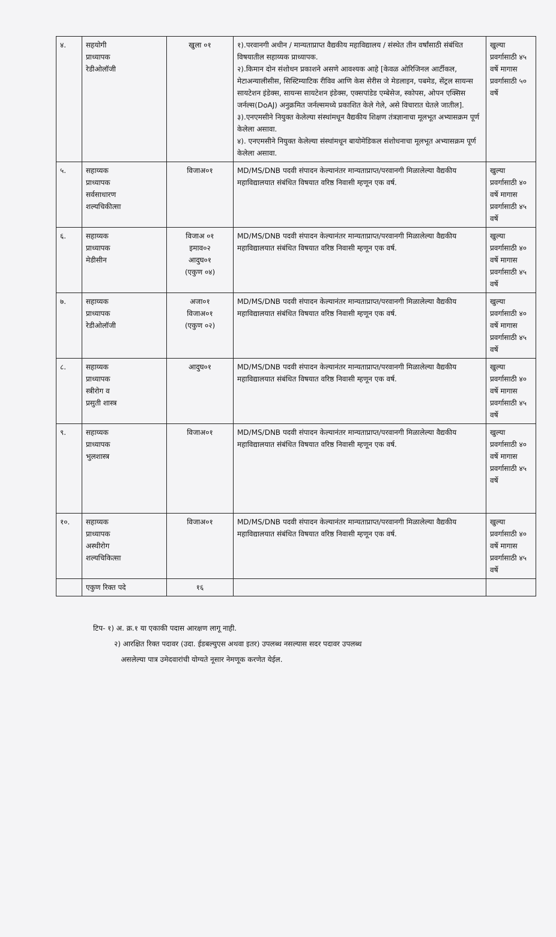| ४. | सहयोगी प्राध्यापक रेडीओलॉजी | खुला ०१ | १).परवानगी अधीन / मान्यताप्राप्त वैद्यकीय महाविद्यालय / संस्थेत तीन वर्षांसाठी संबंधित विषयातील सहाय्यक प्राध्यापक. २).किमान दोन संशोधन प्रकाशने असणे आवश्यक आहे [केवळ ओरिजिनल आर्टीकल, मेटाअन्यालीसीस, सिस्टिम्याटिक रीविव आणि केस सेरीस जे मेडलाइन, पबमेड, सेंट्रल सायन्स सायटेशन इंडेक्स, सायन्स सायटेशन इंडेक्स, एक्सपांडेड एम्बेसेज, स्कोपस, ओपन एक्सिस जर्नल्स(DoAJ) अनुक्रमित जर्नल्समध्ये प्रकाशित केले गेले, असे विचारात घेतले जातील]. ३).एनएमसीने नियुक्त केलेल्या संस्थांमधून वैद्यकीय शिक्षण तंत्रज्ञानाचा मूलभूत अभ्यासक्रम पूर्ण केलेला असावा. ४). एनएमसीने नियुक्त केलेल्या संस्थांमधून बायोमेडिकल संशोधनाचा मूलभूत अभ्यासक्रम पूर्ण केलेला असावा. | खुल्या प्रवर्गासाठी ४५ वर्षे मागास प्रवर्गासाठी ५० वर्षे |
| ५. | सहाय्यक प्राध्यापक सर्वसाधारण शल्यचिकीत्सा | विजाअ०१ | MD/MS/DNB पदवी संपादन केल्यानंतर मान्यताप्राप्त/परवानगी मिळालेल्या वैद्यकीय महाविद्यालयात संबंधित विषयात वरिष्ठ निवासी म्हणून एक वर्ष. | खुल्या प्रवर्गासाठी ४० वर्षे मागास प्रवर्गासाठी ४५ वर्षे |
| ६. | सहाय्यक प्राध्यापक मेडीसीन | विजाअ ०१ इमाव०२ आदुघ०१ (एकुण ०४) | MD/MS/DNB पदवी संपादन केल्यानंतर मान्यताप्राप्त/परवानगी मिळालेल्या वैद्यकीय महाविद्यालयात संबंधित विषयात वरिष्ठ निवासी म्हणून एक वर्ष. | खुल्या प्रवर्गासाठी ४० वर्षे मागास प्रवर्गासाठी ४५ वर्षे |
| ७. | सहाय्यक प्राध्यापक रेडीओलॉजी | अजा०१ विजाअ०१ (एकुण ०२) | MD/MS/DNB पदवी संपादन केल्यानंतर मान्यताप्राप्त/परवानगी मिळालेल्या वैद्यकीय महाविद्यालयात संबंधित विषयात वरिष्ठ निवासी म्हणून एक वर्ष. | खुल्या प्रवर्गासाठी ४० वर्षे मागास प्रवर्गासाठी ४५ वर्षे |
| ८. | सहाय्यक प्राध्यापक स्त्रीरोग व प्रसुती शास्त्र | आदुघ०१ | MD/MS/DNB पदवी संपादन केल्यानंतर मान्यताप्राप्त/परवानगी मिळालेल्या वैद्यकीय महाविद्यालयात संबंधित विषयात वरिष्ठ निवासी म्हणून एक वर्ष. | खुल्या प्रवर्गासाठी ४० वर्षे मागास प्रवर्गासाठी ४५ वर्षे |
| ९. | सहाय्यक प्राध्यापक भुलशास्त्र | विजाअ०१ | MD/MS/DNB पदवी संपादन केल्यानंतर मान्यताप्राप्त/परवानगी मिळालेल्या वैद्यकीय महाविद्यालयात संबंधित विषयात वरिष्ठ निवासी म्हणून एक वर्ष. | खुल्या प्रवर्गासाठी ४० वर्षे मागास प्रवर्गासाठी ४५ वर्षे |
| १०. | सहाय्यक प्राध्यापक अस्थीरोग शल्यचिकित्सा | विजाअ०१ | MD/MS/DNB पदवी संपादन केल्यानंतर मान्यताप्राप्त/परवानगी मिळालेल्या वैद्यकीय महाविद्यालयात संबंधित विषयात वरिष्ठ निवासी म्हणून एक वर्ष. | खुल्या प्रवर्गासाठी ४० वर्षे मागास प्रवर्गासाठी ४५ वर्षे |
| | एकुण रिक्त पदे | १६ | | |
टिप- १) अ. क्र.१ या एकाकी पदास आरक्षण लागू नाही.
२) आरक्षित रिक्त पदावर (उदा. ईडबल्युएस अथवा इतर) उपलब्ध नसल्यास सदर पदावर उपलब्ध
असलेल्या पात्र उमेदवारांची योग्यते नूसार नेमणूक करणेत येईल.